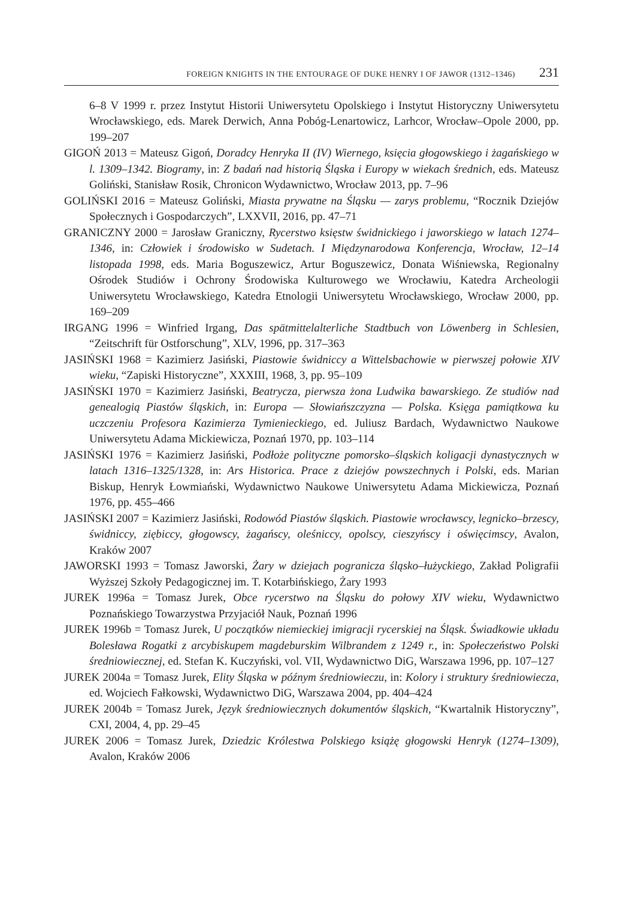FOREIGN KNIGHTS IN THE ENTOURAGE OF DUKE HENRY I OF JAWOR (1312–1346) 231
6–8 V 1999 r. przez Instytut Historii Uniwersytetu Opolskiego i Instytut Historyczny Uniwersytetu Wrocławskiego, eds. Marek Derwich, Anna Pobóg-Lenartowicz, Larhcor, Wrocław–Opole 2000, pp. 199–207
GIGOŃ 2013 = Mateusz Gigoń, Doradcy Henryka II (IV) Wiernego, księcia głogowskiego i żagańskiego w l. 1309–1342. Biogramy, in: Z badań nad historią Śląska i Europy w wiekach średnich, eds. Mateusz Goliński, Stanisław Rosik, Chronicon Wydawnictwo, Wrocław 2013, pp. 7–96
GOLIŃSKI 2016 = Mateusz Goliński, Miasta prywatne na Śląsku — zarys problemu, “Rocznik Dziejów Społecznych i Gospodarczych”, LXXVII, 2016, pp. 47–71
GRANICZNY 2000 = Jarosław Graniczny, Rycerstwo księstw świdnickiego i jaworskiego w latach 1274–1346, in: Człowiek i środowisko w Sudetach. I Międzynarodowa Konferencja, Wrocław, 12–14 listopada 1998, eds. Maria Boguszewicz, Artur Boguszewicz, Donata Wiśniewska, Regionalny Ośrodek Studiów i Ochrony Środowiska Kulturowego we Wrocławiu, Katedra Archeologii Uniwersytetu Wrocławskiego, Katedra Etnologii Uniwersytetu Wrocławskiego, Wrocław 2000, pp. 169–209
IRGANG 1996 = Winfried Irgang, Das spätmittelalterliche Stadtbuch von Löwenberg in Schlesien, “Zeitschrift für Ostforschung”, XLV, 1996, pp. 317–363
JASIŃSKI 1968 = Kazimierz Jasiński, Piastowie świdniccy a Wittelsbachowie w pierwszej połowie XIV wieku, “Zapiski Historyczne”, XXXIII, 1968, 3, pp. 95–109
JASIŃSKI 1970 = Kazimierz Jasiński, Beatrycza, pierwsza żona Ludwika bawarskiego. Ze studiów nad genealogią Piastów śląskich, in: Europa — Słowiańszczyzna — Polska. Księga pamiątkowa ku uczczeniu Profesora Kazimierza Tymienieckiego, ed. Juliusz Bardach, Wydawnictwo Naukowe Uniwersytetu Adama Mickiewicza, Poznań 1970, pp. 103–114
JASIŃSKI 1976 = Kazimierz Jasiński, Podłoże polityczne pomorsko–śląskich koligacji dynastycznych w latach 1316–1325/1328, in: Ars Historica. Prace z dziejów powszechnych i Polski, eds. Marian Biskup, Henryk Łowmiański, Wydawnictwo Naukowe Uniwersytetu Adama Mickiewicza, Poznań 1976, pp. 455–466
JASIŃSKI 2007 = Kazimierz Jasiński, Rodowód Piastów śląskich. Piastowie wrocławscy, legnicko–brzescy, świdniccy, ziębiccy, głogowscy, żagańscy, oleśniccy, opolscy, cieszyńscy i oświęcimscy, Avalon, Kraków 2007
JAWORSKI 1993 = Tomasz Jaworski, Żary w dziejach pogranicza śląsko–łużyckiego, Zakład Poligrafii Wyższej Szkoły Pedagogicznej im. T. Kotarbińskiego, Żary 1993
JUREK 1996a = Tomasz Jurek, Obce rycerstwo na Śląsku do połowy XIV wieku, Wydawnictwo Poznańskiego Towarzystwa Przyjaciół Nauk, Poznań 1996
JUREK 1996b = Tomasz Jurek, U początków niemieckiej imigracji rycerskiej na Śląsk. Świadkowie układu Bolesława Rogatki z arcybiskupem magdeburskim Wilbrandem z 1249 r., in: Społeczeństwo Polski średniowiecznej, ed. Stefan K. Kuczyński, vol. VII, Wydawnictwo DiG, Warszawa 1996, pp. 107–127
JUREK 2004a = Tomasz Jurek, Elity Śląska w późnym średniowieczu, in: Kolory i struktury średniowiecza, ed. Wojciech Fałkowski, Wydawnictwo DiG, Warszawa 2004, pp. 404–424
JUREK 2004b = Tomasz Jurek, Język średniowiecznych dokumentów śląskich, “Kwartalnik Historyczny”, CXI, 2004, 4, pp. 29–45
JUREK 2006 = Tomasz Jurek, Dziedzic Królestwa Polskiego książę głogowski Henryk (1274–1309), Avalon, Kraków 2006